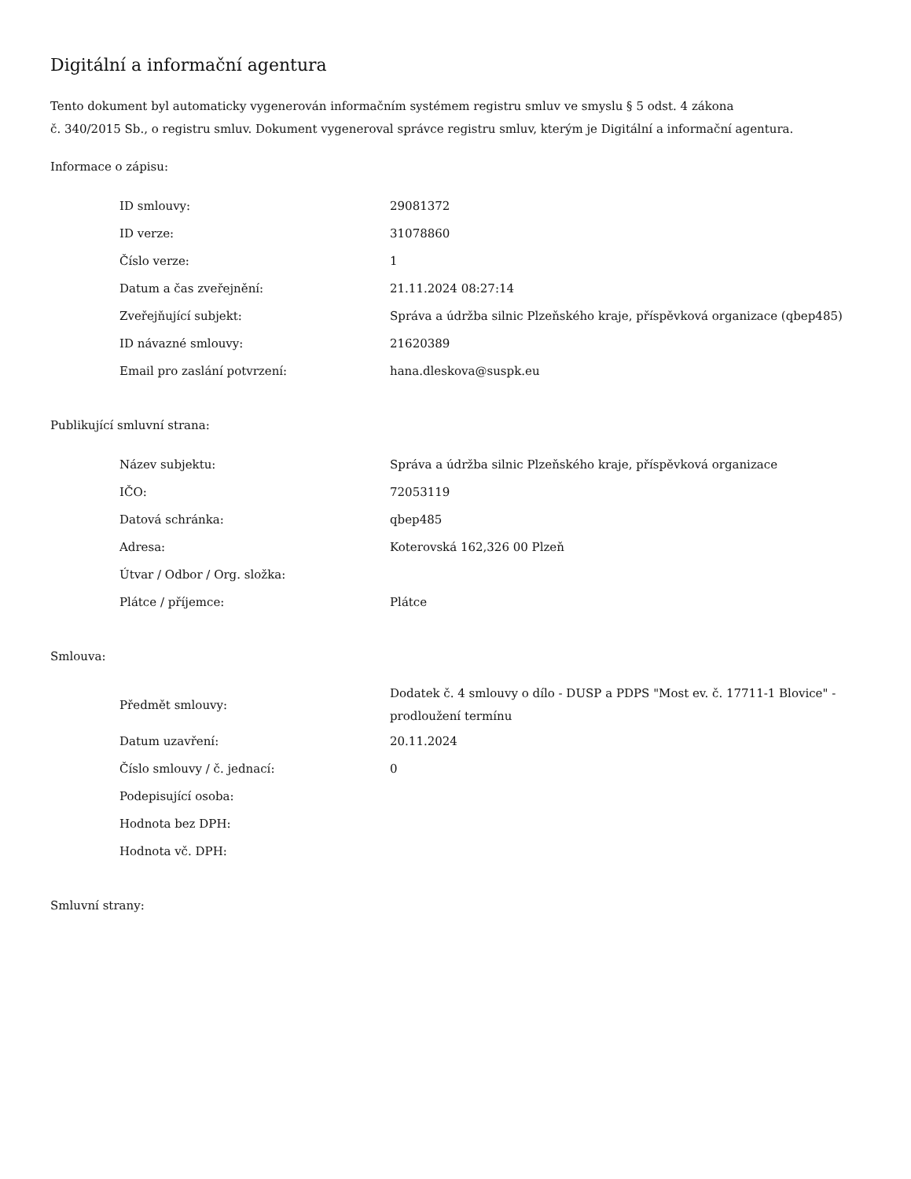Digitální a informační agentura
Tento dokument byl automaticky vygenerován informačním systémem registru smluv ve smyslu § 5 odst. 4 zákona
č. 340/2015 Sb., o registru smluv. Dokument vygeneroval správce registru smluv, kterým je Digitální a informační agentura.
Informace o zápisu:
| ID smlouvy: | 29081372 |
| ID verze: | 31078860 |
| Číslo verze: | 1 |
| Datum a čas zveřejnění: | 21.11.2024 08:27:14 |
| Zveřejňující subjekt: | Správa a údržba silnic Plzeňského kraje, příspěvková organizace (qbep485) |
| ID návazné smlouvy: | 21620389 |
| Email pro zaslání potvrzení: | hana.dleskova@suspk.eu |
Publikující smluvní strana:
| Název subjektu: | Správa a údržba silnic Plzeňského kraje, příspěvková organizace |
| IČO: | 72053119 |
| Datová schránka: | qbep485 |
| Adresa: | Koterovská 162,326 00 Plzeň |
| Útvar / Odbor / Org. složka: | |
| Plátce / příjemce: | Plátce |
Smlouva:
| Předmět smlouvy: | Dodatek č. 4 smlouvy o dílo - DUSP a PDPS "Most ev. č. 17711-1 Blovice" - prodloužení termínu |
| Datum uzavření: | 20.11.2024 |
| Číslo smlouvy / č. jednací: | 0 |
| Podepisující osoba: | |
| Hodnota bez DPH: | |
| Hodnota vč. DPH: | |
Smluvní strany: